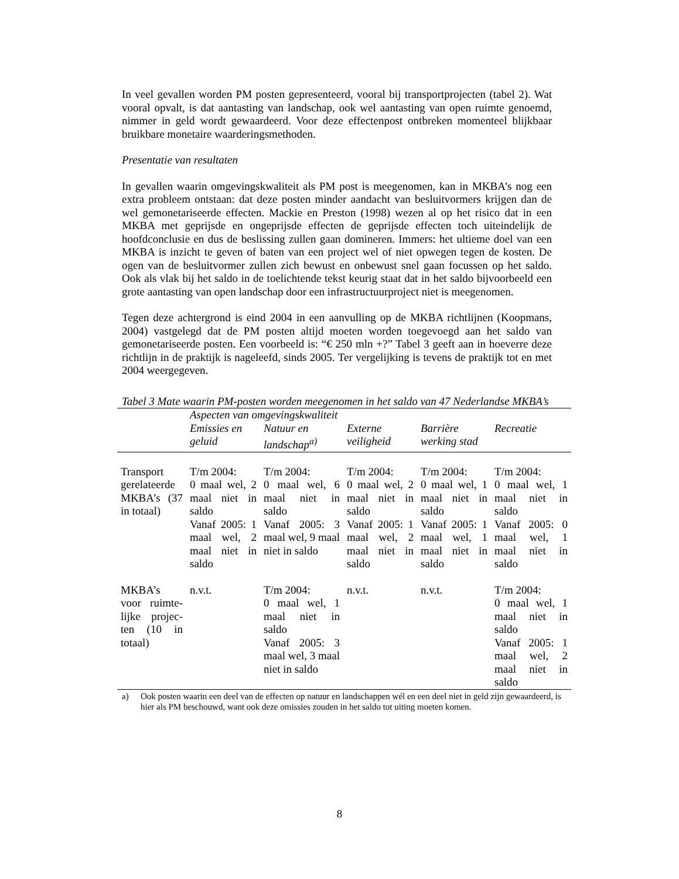In veel gevallen worden PM posten gepresenteerd, vooral bij transportprojecten (tabel 2). Wat vooral opvalt, is dat aantasting van landschap, ook wel aantasting van open ruimte genoemd, nimmer in geld wordt gewaardeerd. Voor deze effectenpost ontbreken momenteel blijkbaar bruikbare monetaire waarderingsmethoden.
Presentatie van resultaten
In gevallen waarin omgevingskwaliteit als PM post is meegenomen, kan in MKBA’s nog een extra probleem ontstaan: dat deze posten minder aandacht van besluitvormers krijgen dan de wel gemonetariseerde effecten. Mackie en Preston (1998) wezen al op het risico dat in een MKBA met geprijsde en ongeprijsde effecten de geprijsde effecten toch uiteindelijk de hoofdconclusie en dus de beslissing zullen gaan domineren. Immers: het ultieme doel van een MKBA is inzicht te geven of baten van een project wel of niet opwegen tegen de kosten. De ogen van de besluitvormer zullen zich bewust en onbewust snel gaan focussen op het saldo. Ook als vlak bij het saldo in de toelichtende tekst keurig staat dat in het saldo bijvoorbeeld een grote aantasting van open landschap door een infrastructuurproject niet is meegenomen.
Tegen deze achtergrond is eind 2004 in een aanvulling op de MKBA richtlijnen (Koopmans, 2004) vastgelegd dat de PM posten altijd moeten worden toegevoegd aan het saldo van gemonetariseerde posten. Een voorbeeld is: “€ 250 mln +?” Tabel 3 geeft aan in hoeverre deze richtlijn in de praktijk is nageleefd, sinds 2005. Ter vergelijking is tevens de praktijk tot en met 2004 weergegeven.
Tabel 3 Mate waarin PM-posten worden meegenomen in het saldo van 47 Nederlandse MKBA’s
| | Aspecten van omgevingskwaliteit | | | | |
| --- | --- | --- | --- | --- | --- |
| | Emissies en geluid | Natuur en landschap<sup>a)</sup> | Externe veiligheid | Barrière werking stad | Recreatie |
| Transport gerelateerde MKBA’s (37 in totaal) | T/m 2004: 0 maal wel, 2 maal niet in saldo Vanaf 2005: 1 maal wel, 2 maal niet in saldo | T/m 2004: 0 maal wel, 6 maal niet in saldo Vanaf 2005: 3 maal wel, 9 maal niet in saldo | T/m 2004: 0 maal wel, 2 maal niet in saldo Vanaf 2005: 1 maal wel, 2 maal niet in saldo | T/m 2004: 0 maal wel, 1 maal niet in saldo Vanaf 2005: 1 maal wel, 1 maal niet in saldo | T/m 2004: 0 maal wel, 1 maal niet in saldo Vanaf 2005: 0 maal wel, 1 maal niet in saldo |
| MKBA’s voor ruimte-lijke projec-ten (10 in totaal) | n.v.t. | T/m 2004: 0 maal wel, 1 maal niet in saldo Vanaf 2005: 3 maal wel, 3 maal niet in saldo | n.v.t. | n.v.t. | T/m 2004: 0 maal wel, 1 maal niet in saldo Vanaf 2005: 1 maal wel, 2 maal niet in saldo |
a) Ook posten waarin een deel van de effecten op natuur en landschappen wél en een deel niet in geld zijn gewaardeerd, is hier als PM beschouwd, want ook deze omissies zouden in het saldo tot uiting moeten komen.
8